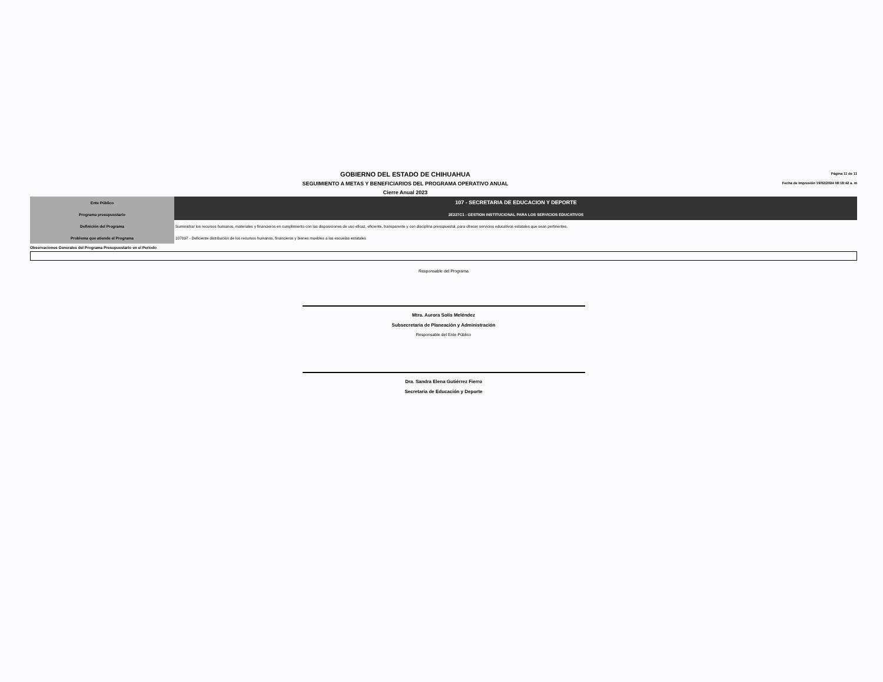GOBIERNO DEL ESTADO DE CHIHUAHUA
SEGUIMIENTO A METAS Y BENEFICIARIOS DEL PROGRAMA OPERATIVO ANUAL
Cierre Anual 2023
Página 11 de 11
Fecha de Impresión 19/02/2024 08:18:42 a. m
| Ente Público | 107 - SECRETARIA DE EDUCACION Y DEPORTE |
| Programa presupuestario | 2E227C1 - GESTION INSTITUCIONAL PARA LOS SERVICIOS EDUCATIVOS |
| Definición del Programa | Suministrar los recursos humanos, materiales y financieros en cumplimiento con las disposiciones de uso eficaz, eficiente, transparente y con disciplina presupuestal, para ofrecer servicios educativos estatales que sean pertinentes. |
| Problema que atiende el Programa | 107097 - Deficiente distribución de los recursos humanos, financieros y bienes muebles a las escuelas estatales |
Observaciones Generales del Programa Presupuestario en el Periodo
Responsable del Programa
Mtra. Aurora Solís Meléndez
Subsecretaria de Planeación y Administración
Responsable del Ente Público
Dra. Sandra Elena Gutiérrez Fierro
Secretaria de Educación y Deporte